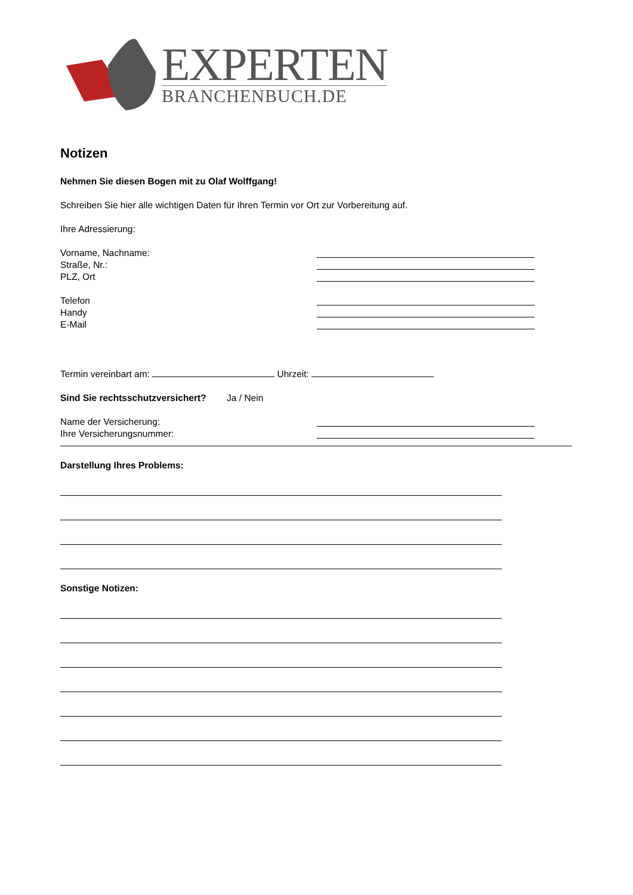EXPERTEN
BRANCHENBUCH.DE
Notizen
Nehmen Sie diesen Bogen mit zu Olaf Wolffgang!
Schreiben Sie hier alle wichtigen Daten für Ihren Termin vor Ort zur Vorbereitung auf.
Ihre Adressierung:
Vorname, Nachname:
Straße, Nr.:
PLZ, Ort
Telefon
Handy
E-Mail
Termin vereinbart am: Uhrzeit:
Sind Sie rechtsschutzversichert? Ja / Nein
Name der Versicherung:
Ihre Versicherungsnummer:
Darstellung Ihres Problems:
Sonstige Notizen: